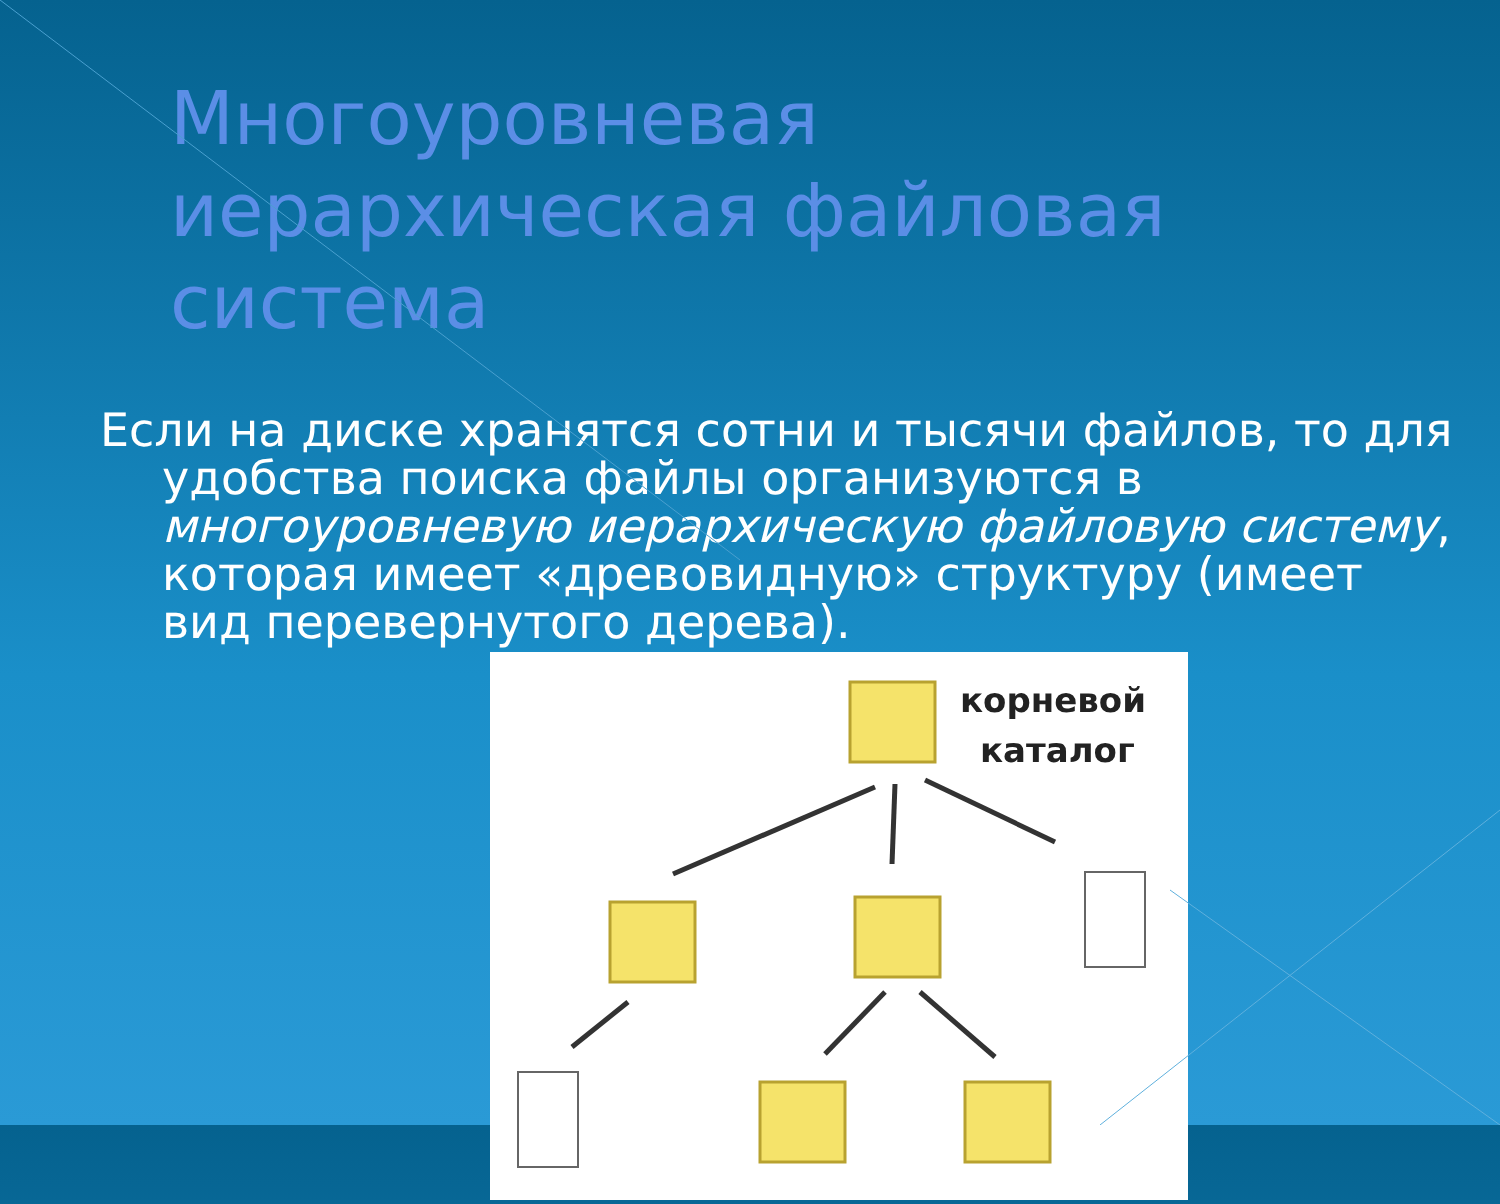Многоуровневая иерархическая файловая система
Если на диске хранятся сотни и тысячи файлов, то для удобства поиска файлы организуются в многоуровневую иерархическую файловую систему, которая имеет «древовидную» структуру (имеет вид перевернутого дерева).
корневой
каталог